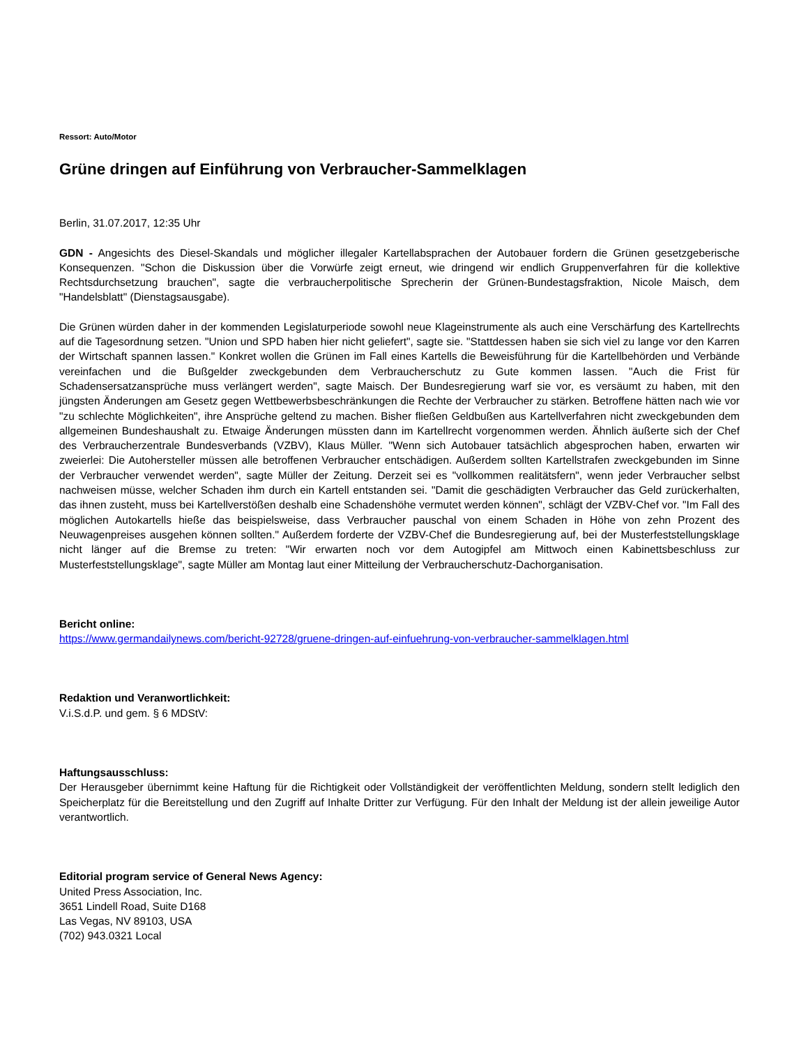Ressort: Auto/Motor
Grüne dringen auf Einführung von Verbraucher-Sammelklagen
Berlin, 31.07.2017, 12:35 Uhr
GDN - Angesichts des Diesel-Skandals und möglicher illegaler Kartellabsprachen der Autobauer fordern die Grünen gesetzgeberische Konsequenzen. "Schon die Diskussion über die Vorwürfe zeigt erneut, wie dringend wir endlich Gruppenverfahren für die kollektive Rechtsdurchsetzung brauchen", sagte die verbraucherpolitische Sprecherin der Grünen-Bundestagsfraktion, Nicole Maisch, dem "Handelsblatt" (Dienstagsausgabe).
Die Grünen würden daher in der kommenden Legislaturperiode sowohl neue Klageinstrumente als auch eine Verschärfung des Kartellrechts auf die Tagesordnung setzen. "Union und SPD haben hier nicht geliefert", sagte sie. "Stattdessen haben sie sich viel zu lange vor den Karren der Wirtschaft spannen lassen." Konkret wollen die Grünen im Fall eines Kartells die Beweisführung für die Kartellbehörden und Verbände vereinfachen und die Bußgelder zweckgebunden dem Verbraucherschutz zu Gute kommen lassen. "Auch die Frist für Schadensersatzansprüche muss verlängert werden", sagte Maisch. Der Bundesregierung warf sie vor, es versäumt zu haben, mit den jüngsten Änderungen am Gesetz gegen Wettbewerbsbeschränkungen die Rechte der Verbraucher zu stärken. Betroffene hätten nach wie vor "zu schlechte Möglichkeiten", ihre Ansprüche geltend zu machen. Bisher fließen Geldbußen aus Kartellverfahren nicht zweckgebunden dem allgemeinen Bundeshaushalt zu. Etwaige Änderungen müssten dann im Kartellrecht vorgenommen werden. Ähnlich äußerte sich der Chef des Verbraucherzentrale Bundesverbands (VZBV), Klaus Müller. "Wenn sich Autobauer tatsächlich abgesprochen haben, erwarten wir zweierlei: Die Autohersteller müssen alle betroffenen Verbraucher entschädigen. Außerdem sollten Kartellstrafen zweckgebunden im Sinne der Verbraucher verwendet werden", sagte Müller der Zeitung. Derzeit sei es "vollkommen realitätsfern", wenn jeder Verbraucher selbst nachweisen müsse, welcher Schaden ihm durch ein Kartell entstanden sei. "Damit die geschädigten Verbraucher das Geld zurückerhalten, das ihnen zusteht, muss bei Kartellverstößen deshalb eine Schadenshöhe vermutet werden können", schlägt der VZBV-Chef vor. "Im Fall des möglichen Autokartells hieße das beispielsweise, dass Verbraucher pauschal von einem Schaden in Höhe von zehn Prozent des Neuwagenpreises ausgehen können sollten." Außerdem forderte der VZBV-Chef die Bundesregierung auf, bei der Musterfeststellungsklage nicht länger auf die Bremse zu treten: "Wir erwarten noch vor dem Autogipfel am Mittwoch einen Kabinettsbeschluss zur Musterfeststellungsklage", sagte Müller am Montag laut einer Mitteilung der Verbraucherschutz-Dachorganisation.
Bericht online:
https://www.germandailynews.com/bericht-92728/gruene-dringen-auf-einfuehrung-von-verbraucher-sammelklagen.html
Redaktion und Veranwortlichkeit:
V.i.S.d.P. und gem. § 6 MDStV:
Haftungsausschluss:
Der Herausgeber übernimmt keine Haftung für die Richtigkeit oder Vollständigkeit der veröffentlichten Meldung, sondern stellt lediglich den Speicherplatz für die Bereitstellung und den Zugriff auf Inhalte Dritter zur Verfügung. Für den Inhalt der Meldung ist der allein jeweilige Autor verantwortlich.
Editorial program service of General News Agency:
United Press Association, Inc.
3651 Lindell Road, Suite D168
Las Vegas, NV 89103, USA
(702) 943.0321 Local